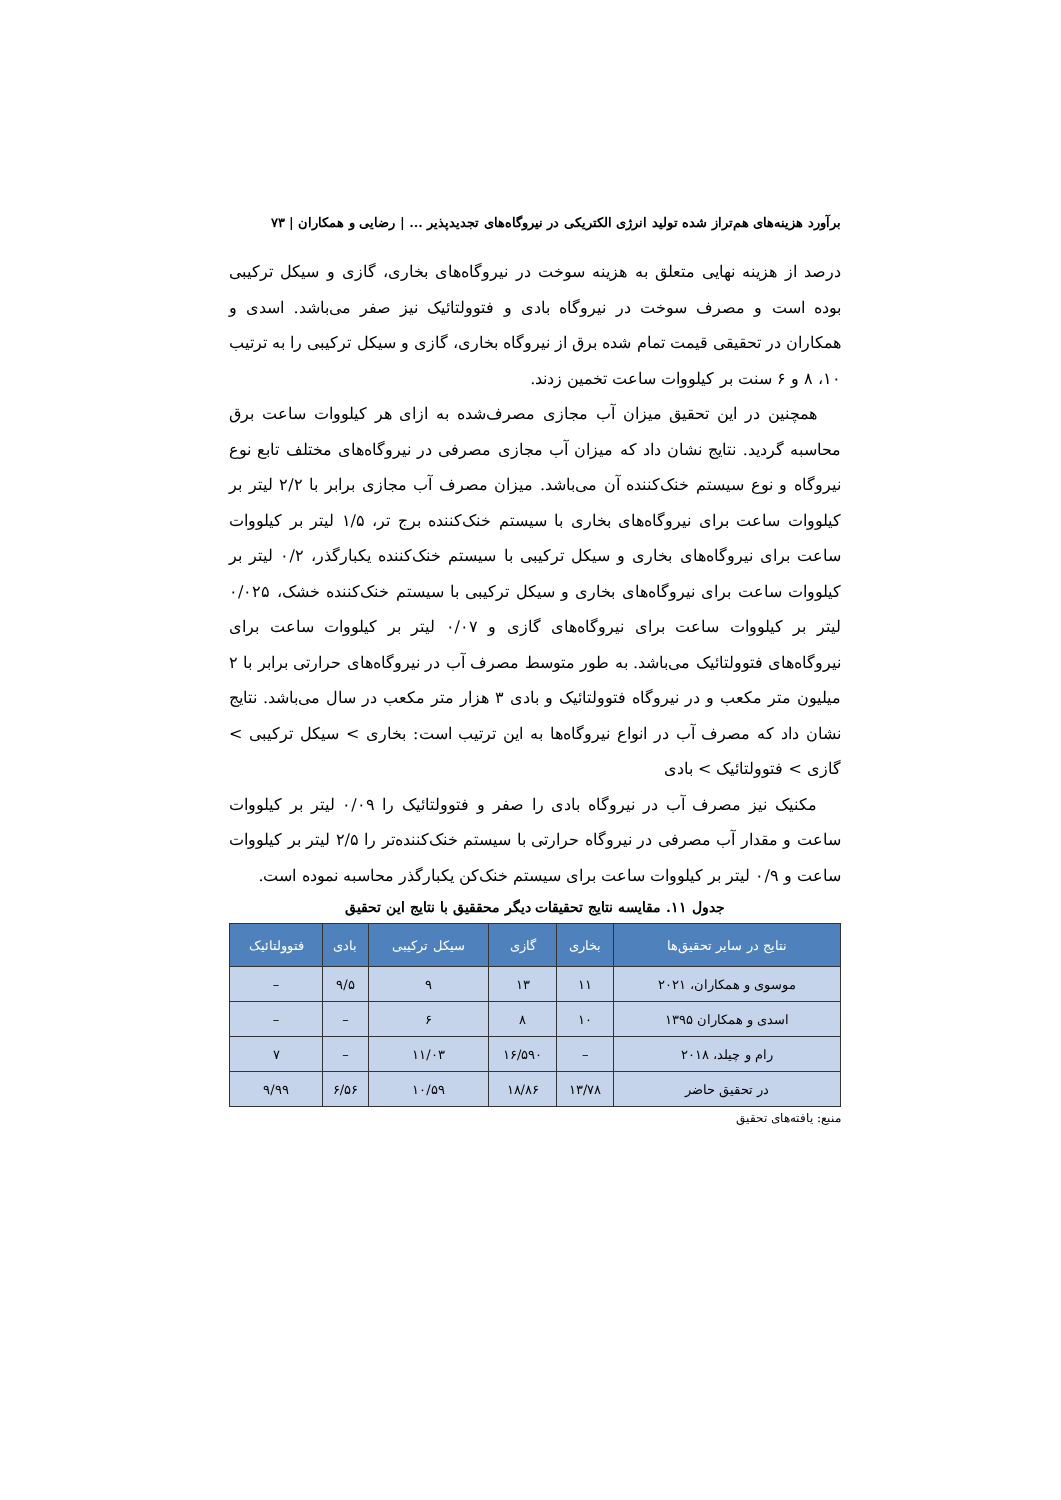برآورد هزینه‌های هم‌تراز شده تولید انرژی الکتریکی در نیروگاه‌های تجدیدپذیر ... | رضایی و همکاران | ۷۳
درصد از هزینه نهایی متعلق به هزینه سوخت در نیروگاه‌های بخاری، گازی و سیکل ترکیبی بوده است و مصرف سوخت در نیروگاه بادی و فتوولتائیک نیز صفر می‌باشد. اسدی و همکاران در تحقیقی قیمت تمام شده برق از نیروگاه بخاری، گازی و سیکل ترکیبی را به ترتیب ۱۰، ۸ و ۶ سنت بر کیلووات ساعت تخمین زدند.
همچنین در این تحقیق میزان آب مجازی مصرف‌شده به ازای هر کیلووات ساعت برق محاسبه گردید. نتایج نشان داد که میزان آب مجازی مصرفی در نیروگاه‌های مختلف تابع نوع نیروگاه و نوع سیستم خنک‌کننده آن می‌باشد. میزان مصرف آب مجازی برابر با ۲/۲ لیتر بر کیلووات ساعت برای نیروگاه‌های بخاری با سیستم خنک‌کننده برج تر، ۱/۵ لیتر بر کیلووات ساعت برای نیروگاه‌های بخاری و سیکل ترکیبی با سیستم خنک‌کننده یکبارگذر، ۰/۲ لیتر بر کیلووات ساعت برای نیروگاه‌های بخاری و سیکل ترکیبی با سیستم خنک‌کننده خشک، ۰/۰۲۵ لیتر بر کیلووات ساعت برای نیروگاه‌های گازی و ۰/۰۷ لیتر بر کیلووات ساعت برای نیروگاه‌های فتوولتائیک می‌باشد. به طور متوسط مصرف آب در نیروگاه‌های حرارتی برابر با ۲ میلیون متر مکعب و در نیروگاه فتوولتائیک و بادی ۳ هزار متر مکعب در سال می‌باشد. نتایج نشان داد که مصرف آب در انواع نیروگاه‌ها به این ترتیب است: بخاری > سیکل ترکیبی > گازی > فتوولتائیک > بادی
مکنیک نیز مصرف آب در نیروگاه بادی را صفر و فتوولتائیک را ۰/۰۹ لیتر بر کیلووات ساعت و مقدار آب مصرفی در نیروگاه حرارتی با سیستم خنک‌کننده‌تر را ۲/۵ لیتر بر کیلووات ساعت و ۰/۹ لیتر بر کیلووات ساعت برای سیستم خنک‌کن یکبارگذر محاسبه نموده است.
جدول ۱۱. مقایسه نتایج تحقیقات دیگر محققیق با نتایج این تحقیق
| نتایج در سایر تحقیق‌ها | بخاری | گازی | سیکل ترکیبی | بادی | فتوولتائیک |
| --- | --- | --- | --- | --- | --- |
| موسوی و همکاران، ۲۰۲۱ | ۱۱ | ۱۳ | ۹ | ۹/۵ | – |
| اسدی و همکاران ۱۳۹۵ | ۱۰ | ۸ | ۶ | – | – |
| رام و چیلد، ۲۰۱۸ | – | ۱۶/۵۹۰ | ۱۱/۰۳ | – | ۷ |
| در تحقیق حاضر | ۱۳/۷۸ | ۱۸/۸۶ | ۱۰/۵۹ | ۶/۵۶ | ۹/۹۹ |
منبع: یافته‌های تحقیق